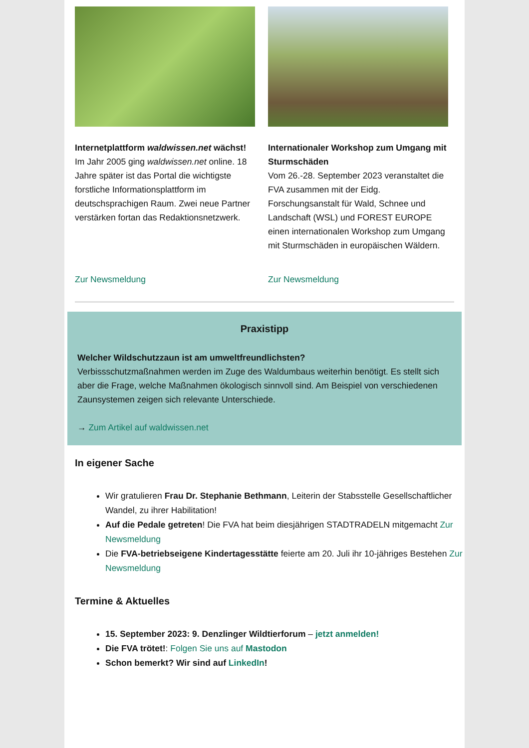Internetplattform waldwissen.net wächst!
Im Jahr 2005 ging waldwissen.net online. 18 Jahre später ist das Portal die wichtigste forstliche Informationsplattform im deutschsprachigen Raum. Zwei neue Partner verstärken fortan das Redaktionsnetzwerk.
Zur Newsmeldung
Internationaler Workshop zum Umgang mit Sturmschäden
Vom 26.-28. September 2023 veranstaltet die FVA zusammen mit der Eidg. Forschungsanstalt für Wald, Schnee und Landschaft (WSL) und FOREST EUROPE einen internationalen Workshop zum Umgang mit Sturmschäden in europäischen Wäldern.
Zur Newsmeldung
Praxistipp
Welcher Wildschutzzaun ist am umweltfreundlichsten?
Verbissschutzmaßnahmen werden im Zuge des Waldumbaus weiterhin benötigt. Es stellt sich aber die Frage, welche Maßnahmen ökologisch sinnvoll sind. Am Beispiel von verschiedenen Zaunsystemen zeigen sich relevante Unterschiede.
→ Zum Artikel auf waldwissen.net
In eigener Sache
Wir gratulieren Frau Dr. Stephanie Bethmann, Leiterin der Stabsstelle Gesellschaftlicher Wandel, zu ihrer Habilitation!
Auf die Pedale getreten! Die FVA hat beim diesjährigen STADTRADELN mitgemacht Zur Newsmeldung
Die FVA-betriebseigene Kindertagesstätte feierte am 20. Juli ihr 10-jähriges Bestehen Zur Newsmeldung
Termine & Aktuelles
15. September 2023: 9. Denzlinger Wildtierforum – jetzt anmelden!
Die FVA trötet!: Folgen Sie uns auf Mastodon
Schon bemerkt? Wir sind auf LinkedIn!